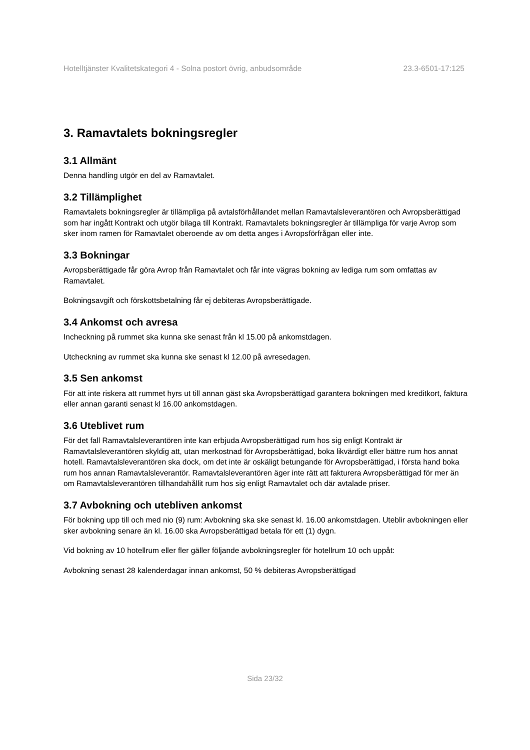Hotelltjänster Kvalitetskategori 4 - Solna postort övrig, anbudsområde 23.3-6501-17:125
3. Ramavtalets bokningsregler
3.1 Allmänt
Denna handling utgör en del av Ramavtalet.
3.2 Tillämplighet
Ramavtalets bokningsregler är tillämpliga på avtalsförhållandet mellan Ramavtalsleverantören och Avropsberättigad som har ingått Kontrakt och utgör bilaga till Kontrakt. Ramavtalets bokningsregler är tillämpliga för varje Avrop som sker inom ramen för Ramavtalet oberoende av om detta anges i Avropsförfrågan eller inte.
3.3 Bokningar
Avropsberättigade får göra Avrop från Ramavtalet och får inte vägras bokning av lediga rum som omfattas av Ramavtalet.
Bokningsavgift och förskottsbetalning får ej debiteras Avropsberättigade.
3.4 Ankomst och avresa
Incheckning på rummet ska kunna ske senast från kl 15.00 på ankomstdagen.
Utcheckning av rummet ska kunna ske senast kl 12.00 på avresedagen.
3.5 Sen ankomst
För att inte riskera att rummet hyrs ut till annan gäst ska Avropsberättigad garantera bokningen med kreditkort, faktura eller annan garanti senast kl 16.00 ankomstdagen.
3.6 Uteblivet rum
För det fall Ramavtalsleverantören inte kan erbjuda Avropsberättigad rum hos sig enligt Kontrakt är Ramavtalsleverantören skyldig att, utan merkostnad för Avropsberättigad, boka likvärdigt eller bättre rum hos annat hotell. Ramavtalsleverantören ska dock, om det inte är oskäligt betungande för Avropsberättigad, i första hand boka rum hos annan Ramavtalsleverantör. Ramavtalsleverantören äger inte rätt att fakturera Avropsberättigad för mer än om Ramavtalsleverantören tillhandahållit rum hos sig enligt Ramavtalet och där avtalade priser.
3.7 Avbokning och utebliven ankomst
För bokning upp till och med nio (9) rum: Avbokning ska ske senast kl. 16.00 ankomstdagen. Uteblir avbokningen eller sker avbokning senare än kl. 16.00 ska Avropsberättigad betala för ett (1) dygn.
Vid bokning av 10 hotellrum eller fler gäller följande avbokningsregler för hotellrum 10 och uppåt:
Avbokning senast 28 kalenderdagar innan ankomst, 50 % debiteras Avropsberättigad
Sida 23/32